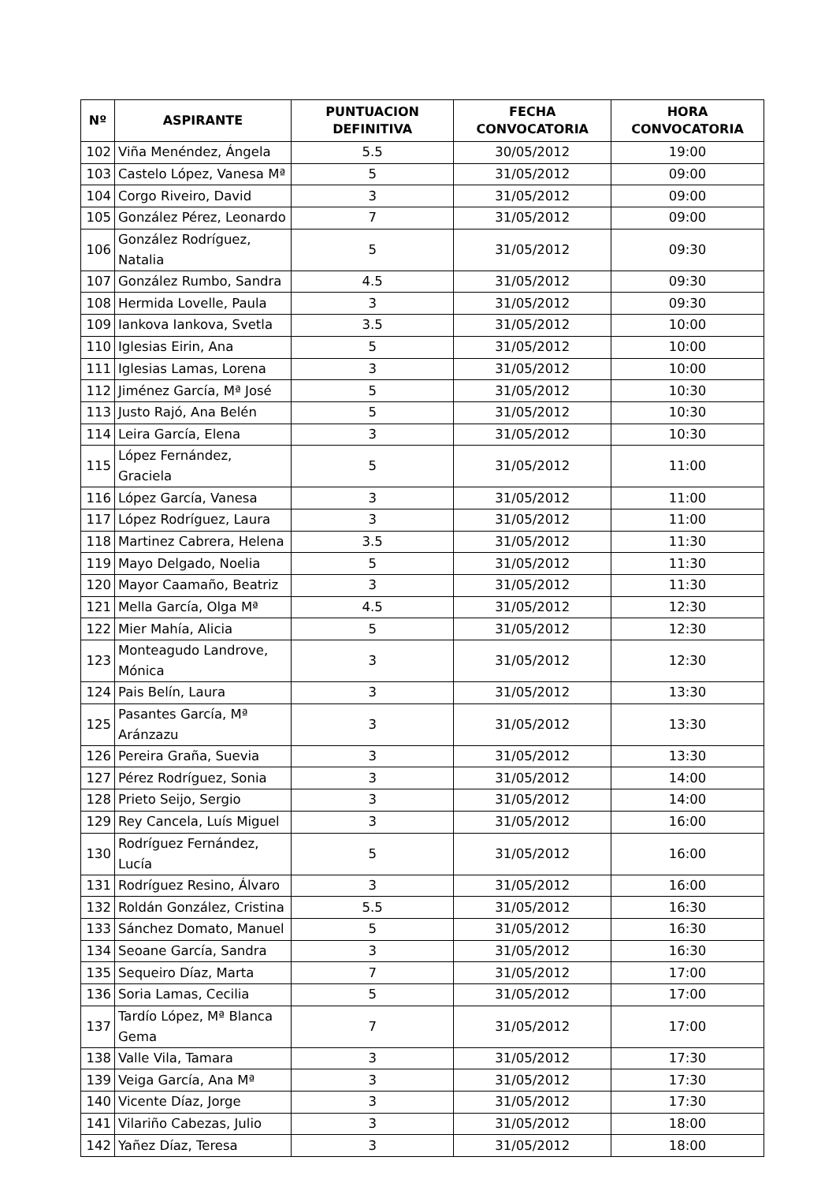| Nº | ASPIRANTE | PUNTUACION DEFINITIVA | FECHA CONVOCATORIA | HORA CONVOCATORIA |
| --- | --- | --- | --- | --- |
| 102 | Viña Menéndez, Ángela | 5.5 | 30/05/2012 | 19:00 |
| 103 | Castelo López, Vanesa Mª | 5 | 31/05/2012 | 09:00 |
| 104 | Corgo Riveiro, David | 3 | 31/05/2012 | 09:00 |
| 105 | González Pérez, Leonardo | 7 | 31/05/2012 | 09:00 |
| 106 | González Rodríguez, Natalia | 5 | 31/05/2012 | 09:30 |
| 107 | González Rumbo, Sandra | 4.5 | 31/05/2012 | 09:30 |
| 108 | Hermida Lovelle, Paula | 3 | 31/05/2012 | 09:30 |
| 109 | Iankova Iankova, Svetla | 3.5 | 31/05/2012 | 10:00 |
| 110 | Iglesias Eirin, Ana | 5 | 31/05/2012 | 10:00 |
| 111 | Iglesias Lamas, Lorena | 3 | 31/05/2012 | 10:00 |
| 112 | Jiménez García, Mª José | 5 | 31/05/2012 | 10:30 |
| 113 | Justo Rajó, Ana Belén | 5 | 31/05/2012 | 10:30 |
| 114 | Leira García, Elena | 3 | 31/05/2012 | 10:30 |
| 115 | López Fernández, Graciela | 5 | 31/05/2012 | 11:00 |
| 116 | López García, Vanesa | 3 | 31/05/2012 | 11:00 |
| 117 | López Rodríguez, Laura | 3 | 31/05/2012 | 11:00 |
| 118 | Martinez Cabrera, Helena | 3.5 | 31/05/2012 | 11:30 |
| 119 | Mayo Delgado, Noelia | 5 | 31/05/2012 | 11:30 |
| 120 | Mayor Caamaño, Beatriz | 3 | 31/05/2012 | 11:30 |
| 121 | Mella García, Olga Mª | 4.5 | 31/05/2012 | 12:30 |
| 122 | Mier Mahía, Alicia | 5 | 31/05/2012 | 12:30 |
| 123 | Monteagudo Landrove, Mónica | 3 | 31/05/2012 | 12:30 |
| 124 | Pais Belín, Laura | 3 | 31/05/2012 | 13:30 |
| 125 | Pasantes García, Mª Aránzazu | 3 | 31/05/2012 | 13:30 |
| 126 | Pereira Graña, Suevia | 3 | 31/05/2012 | 13:30 |
| 127 | Pérez Rodríguez, Sonia | 3 | 31/05/2012 | 14:00 |
| 128 | Prieto Seijo, Sergio | 3 | 31/05/2012 | 14:00 |
| 129 | Rey Cancela, Luís Miguel | 3 | 31/05/2012 | 16:00 |
| 130 | Rodríguez Fernández, Lucía | 5 | 31/05/2012 | 16:00 |
| 131 | Rodríguez Resino, Álvaro | 3 | 31/05/2012 | 16:00 |
| 132 | Roldán González, Cristina | 5.5 | 31/05/2012 | 16:30 |
| 133 | Sánchez Domato, Manuel | 5 | 31/05/2012 | 16:30 |
| 134 | Seoane García, Sandra | 3 | 31/05/2012 | 16:30 |
| 135 | Sequeiro Díaz, Marta | 7 | 31/05/2012 | 17:00 |
| 136 | Soria Lamas, Cecilia | 5 | 31/05/2012 | 17:00 |
| 137 | Tardío López, Mª Blanca Gema | 7 | 31/05/2012 | 17:00 |
| 138 | Valle Vila, Tamara | 3 | 31/05/2012 | 17:30 |
| 139 | Veiga García, Ana Mª | 3 | 31/05/2012 | 17:30 |
| 140 | Vicente Díaz, Jorge | 3 | 31/05/2012 | 17:30 |
| 141 | Vilariño Cabezas, Julio | 3 | 31/05/2012 | 18:00 |
| 142 | Yañez Díaz, Teresa | 3 | 31/05/2012 | 18:00 |